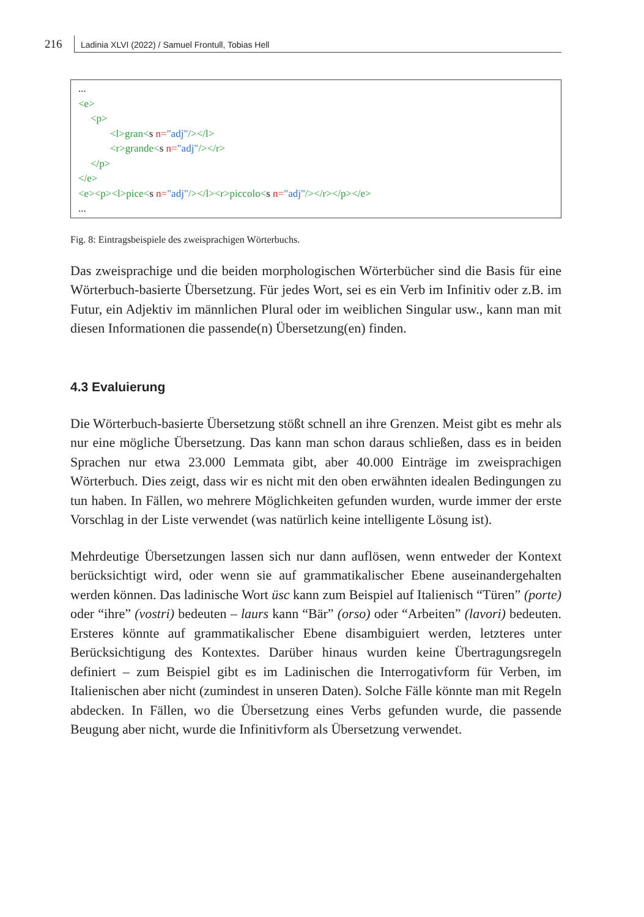216
Ladinia XLVI (2022) / Samuel Frontull, Tobias Hell
...
<e>
<p>
<l>gran<s n="adj"/></l>
<r>grande<s n="adj"/></r>
</p>
</e>
<e><p><l>pice<s n="adj"/></l><r>piccolo<s n="adj"/></r></p></e>
...
Fig. 8: Eintragsbeispiele des zweisprachigen Wörterbuchs.
Das zweisprachige und die beiden morphologischen Wörterbücher sind die Basis für eine Wörterbuch-basierte Übersetzung. Für jedes Wort, sei es ein Verb im Infinitiv oder z.B. im Futur, ein Adjektiv im männlichen Plural oder im weiblichen Singular usw., kann man mit diesen Informationen die passende(n) Übersetzung(en) finden.
4.3 Evaluierung
Die Wörterbuch-basierte Übersetzung stößt schnell an ihre Grenzen. Meist gibt es mehr als nur eine mögliche Übersetzung. Das kann man schon daraus schlie­ßen, dass es in beiden Sprachen nur etwa 23.000 Lemmata gibt, aber 40.000 Einträge im zweisprachigen Wörterbuch. Dies zeigt, dass wir es nicht mit den oben erwähnten idealen Bedingungen zu tun haben. In Fällen, wo mehrere Mög­lichkeiten gefunden wurden, wurde immer der erste Vorschlag in der Liste ver­wendet (was natürlich keine intelligente Lösung ist).
Mehrdeutige Übersetzungen lassen sich nur dann auflösen, wenn entweder der Kontext berücksichtigt wird, oder wenn sie auf grammatikalischer Ebene aus­einandergehalten werden können. Das ladinische Wort üsc kann zum Beispiel auf Italienisch “Türen” (porte) oder “ihre” (vostri) bedeuten – laurs kann “Bär” (orso) oder “Arbeiten” (lavori) bedeuten. Ersteres könnte auf grammatikalischer Ebene disambiguiert werden, letzteres unter Berücksichtigung des Kontextes. Darüber hinaus wurden keine Übertragungsregeln definiert – zum Beispiel gibt es im Ladinischen die Interrogativform für Verben, im Italienischen aber nicht (zumindest in unseren Daten). Solche Fälle könnte man mit Regeln abdecken. In Fällen, wo die Übersetzung eines Verbs gefunden wurde, die passende Beugung aber nicht, wurde die Infinitivform als Übersetzung verwendet.